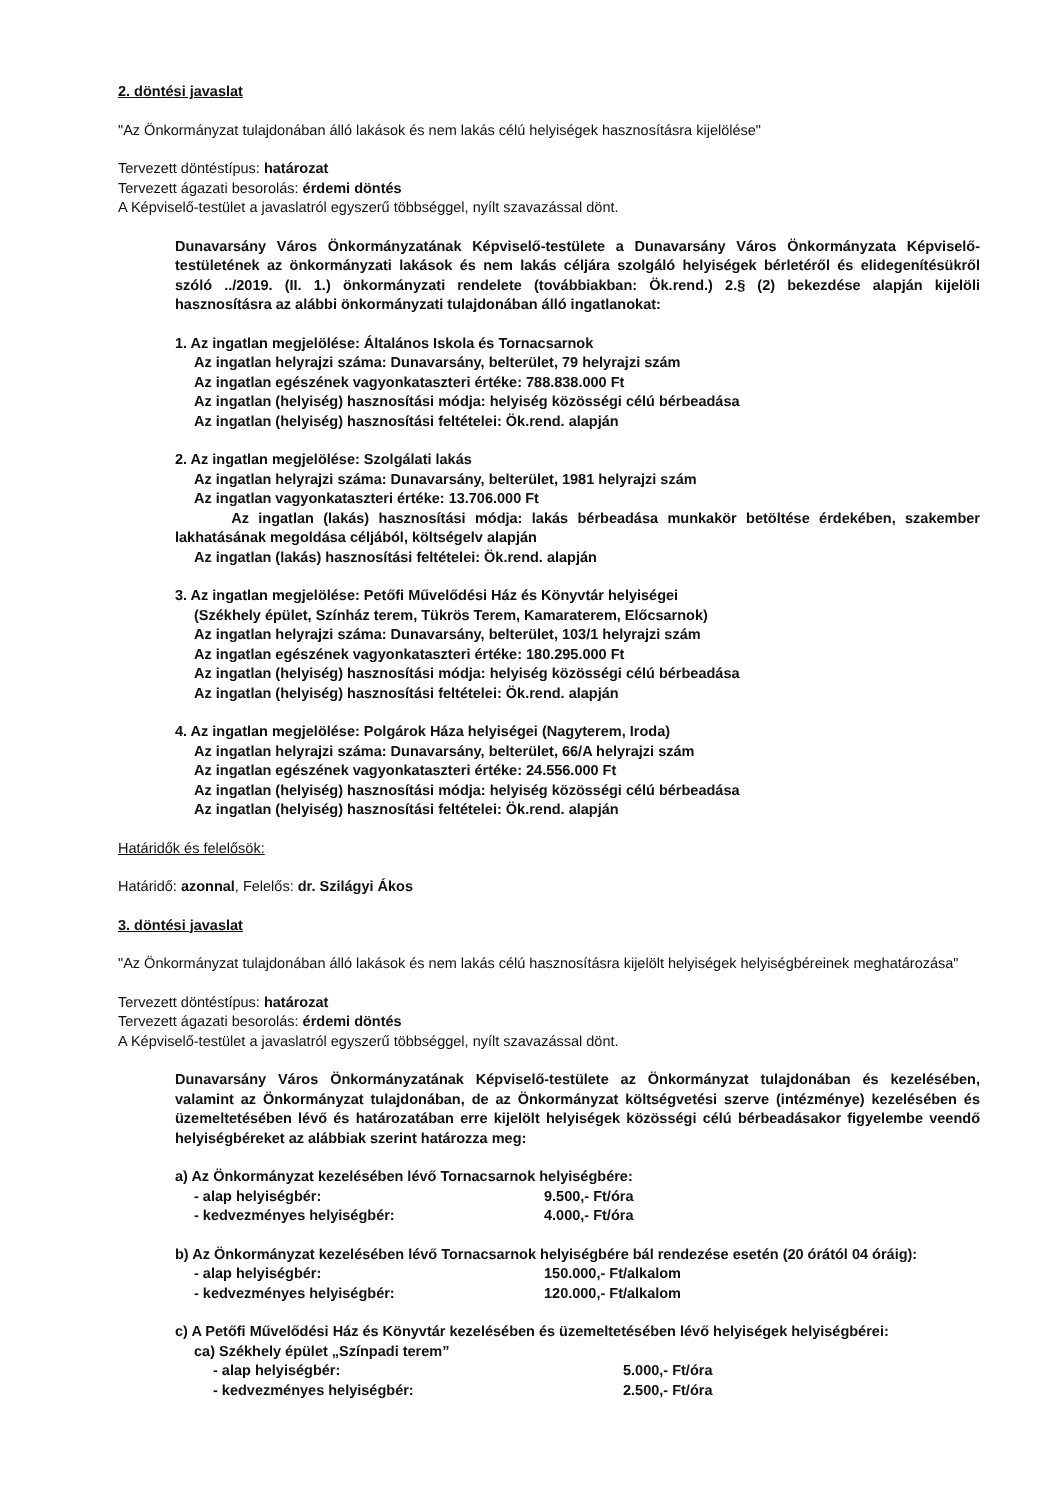2. döntési javaslat
"Az Önkormányzat tulajdonában álló lakások és nem lakás célú helyiségek hasznosításra kijelölése"
Tervezett döntéstípus: határozat
Tervezett ágazati besorolás: érdemi döntés
A Képviselő-testület a javaslatról egyszerű többséggel, nyílt szavazással dönt.
Dunavarsány Város Önkormányzatának Képviselő-testülete a Dunavarsány Város Önkormányzata Képviselő-testületének az önkormányzati lakások és nem lakás céljára szolgáló helyiségek bérletéről és elidegenítésükről szóló ../2019. (II. 1.) önkormányzati rendelete (továbbiakban: Ök.rend.) 2.§ (2) bekezdése alapján kijelöli hasznosításra az alábbi önkormányzati tulajdonában álló ingatlanokat:
1. Az ingatlan megjelölése: Általános Iskola és Tornacsarnok
Az ingatlan helyrajzi száma: Dunavarsány, belterület, 79 helyrajzi szám
Az ingatlan egészének vagyonkataszteri értéke: 788.838.000 Ft
Az ingatlan (helyiség) hasznosítási módja: helyiség közösségi célú bérbeadása
Az ingatlan (helyiség) hasznosítási feltételei: Ök.rend. alapján
2. Az ingatlan megjelölése: Szolgálati lakás
Az ingatlan helyrajzi száma: Dunavarsány, belterület, 1981 helyrajzi szám
Az ingatlan vagyonkataszteri értéke: 13.706.000 Ft
Az ingatlan (lakás) hasznosítási módja: lakás bérbeadása munkakör betöltése érdekében, szakember lakhatásának megoldása céljából, költségelv alapján
Az ingatlan (lakás) hasznosítási feltételei: Ök.rend. alapján
3. Az ingatlan megjelölése: Petőfi Művelődési Ház és Könyvtár helyiségei
(Székhely épület, Színház terem, Tükrös Terem, Kamaraterem, Előcsarnok)
Az ingatlan helyrajzi száma: Dunavarsány, belterület, 103/1 helyrajzi szám
Az ingatlan egészének vagyonkataszteri értéke: 180.295.000 Ft
Az ingatlan (helyiség) hasznosítási módja: helyiség közösségi célú bérbeadása
Az ingatlan (helyiség) hasznosítási feltételei: Ök.rend. alapján
4. Az ingatlan megjelölése: Polgárok Háza helyiségei (Nagyterem, Iroda)
Az ingatlan helyrajzi száma: Dunavarsány, belterület, 66/A helyrajzi szám
Az ingatlan egészének vagyonkataszteri értéke: 24.556.000 Ft
Az ingatlan (helyiség) hasznosítási módja: helyiség közösségi célú bérbeadása
Az ingatlan (helyiség) hasznosítási feltételei: Ök.rend. alapján
Határidők és felelősök:
Határidő: azonnal, Felelős: dr. Szilágyi Ákos
3. döntési javaslat
"Az Önkormányzat tulajdonában álló lakások és nem lakás célú hasznosításra kijelölt helyiségek helyiségbéreinek meghatározása"
Tervezett döntéstípus: határozat
Tervezett ágazati besorolás: érdemi döntés
A Képviselő-testület a javaslatról egyszerű többséggel, nyílt szavazással dönt.
Dunavarsány Város Önkormányzatának Képviselő-testülete az Önkormányzat tulajdonában és kezelésében, valamint az Önkormányzat tulajdonában, de az Önkormányzat költségvetési szerve (intézménye) kezelésében és üzemeltetésében lévő és határozatában erre kijelölt helyiségek közösségi célú bérbeadásakor figyelembe veendő helyiségbéreket az alábbiak szerint határozza meg:
a) Az Önkormányzat kezelésében lévő Tornacsarnok helyiségbére:
- alap helyiségbér: 9.500,- Ft/óra
- kedvezményes helyiségbér: 4.000,- Ft/óra
b) Az Önkormányzat kezelésében lévő Tornacsarnok helyiségbére bál rendezése esetén (20 órától 04 óráig):
- alap helyiségbér: 150.000,- Ft/alkalom
- kedvezményes helyiségbér: 120.000,- Ft/alkalom
c) A Petőfi Művelődési Ház és Könyvtár kezelésében és üzemeltetésében lévő helyiségek helyiségbérei:
ca) Székhely épület „Színpadi terem”
- alap helyiségbér: 5.000,- Ft/óra
- kedvezményes helyiségbér: 2.500,- Ft/óra